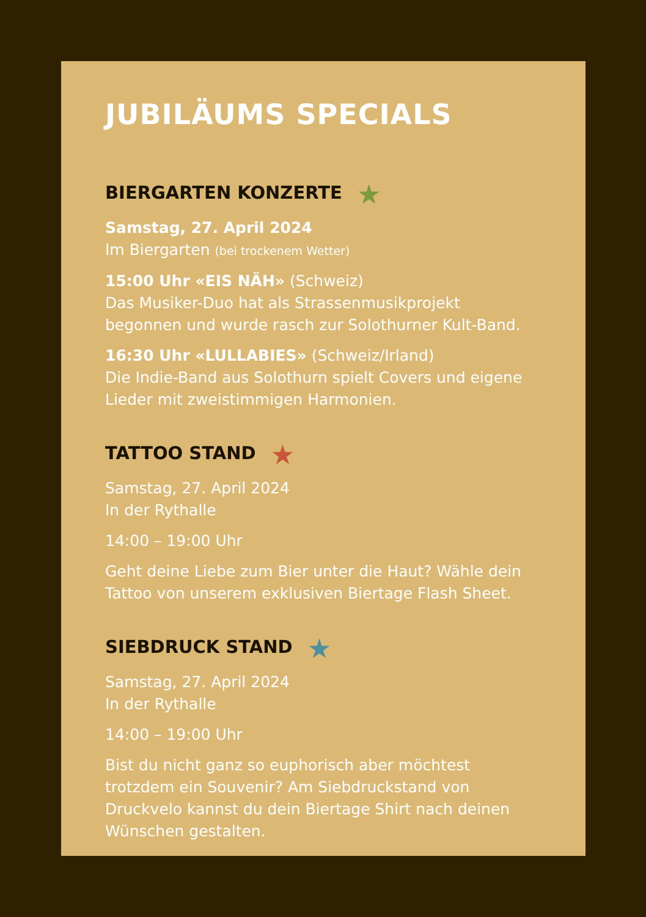JUBILÄUMS SPECIALS
BIERGARTEN KONZERTE ★
Samstag, 27. April 2024
Im Biergarten (bei trockenem Wetter)
15:00 Uhr «EIS NÄH» (Schweiz)
Das Musiker-Duo hat als Strassenmusikprojekt begonnen und wurde rasch zur Solothurner Kult-Band.
16:30 Uhr «LULLABIES» (Schweiz/Irland)
Die Indie-Band aus Solothurn spielt Covers und eigene Lieder mit zweistimmigen Harmonien.
TATTOO STAND ★
Samstag, 27. April 2024
In der Rythalle
14:00 – 19:00 Uhr
Geht deine Liebe zum Bier unter die Haut? Wähle dein Tattoo von unserem exklusiven Biertage Flash Sheet.
SIEBDRUCK STAND ★
Samstag, 27. April 2024
In der Rythalle
14:00 – 19:00 Uhr
Bist du nicht ganz so euphorisch aber möchtest trotzdem ein Souvenir? Am Siebdruckstand von Druckvelo kannst du dein Biertage Shirt nach deinen Wünschen gestalten.